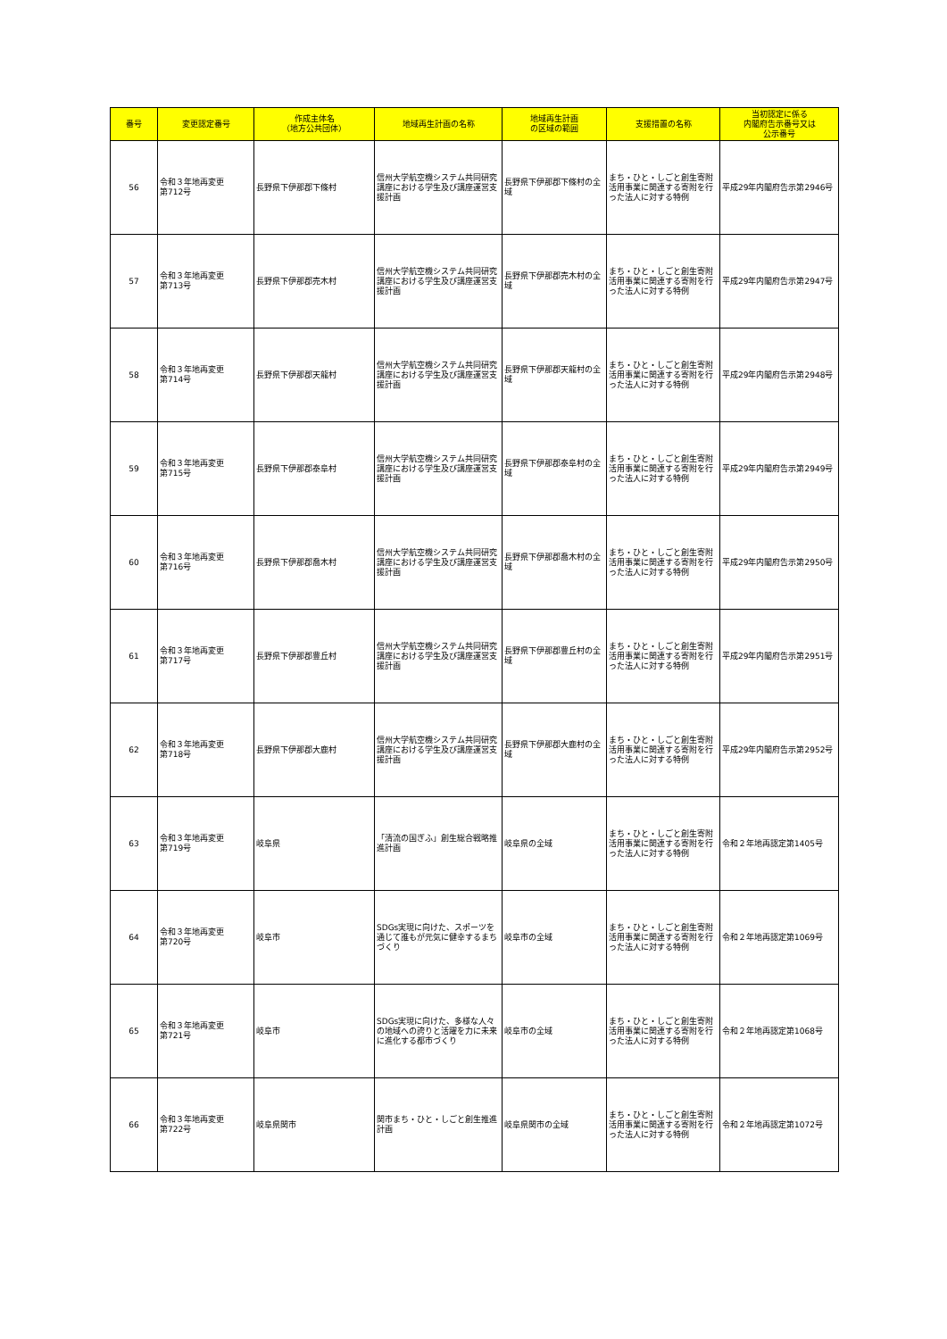| 番号 | 変更認定番号 | 作成主体名 （地方公共団体） | 地域再生計画の名称 | 地域再生計画 の区域の範囲 | 支援措置の名称 | 当初認定に係る 内閣府告示番号又は 公示番号 |
| --- | --- | --- | --- | --- | --- | --- |
| 56 | 令和３年地再変更 第712号 | 長野県下伊那郡下條村 | 信州大学航空機システム共同研究講座における学生及び講座運営支援計画 | 長野県下伊那郡下條村の全域 | まち・ひと・しごと創生寄附活用事業に関連する寄附を行った法人に対する特例 | 平成29年内閣府告示第2946号 |
| 57 | 令和３年地再変更 第713号 | 長野県下伊那郡売木村 | 信州大学航空機システム共同研究講座における学生及び講座運営支援計画 | 長野県下伊那郡売木村の全域 | まち・ひと・しごと創生寄附活用事業に関連する寄附を行った法人に対する特例 | 平成29年内閣府告示第2947号 |
| 58 | 令和３年地再変更 第714号 | 長野県下伊那郡天龍村 | 信州大学航空機システム共同研究講座における学生及び講座運営支援計画 | 長野県下伊那郡天龍村の全域 | まち・ひと・しごと創生寄附活用事業に関連する寄附を行った法人に対する特例 | 平成29年内閣府告示第2948号 |
| 59 | 令和３年地再変更 第715号 | 長野県下伊那郡泰阜村 | 信州大学航空機システム共同研究講座における学生及び講座運営支援計画 | 長野県下伊那郡泰阜村の全域 | まち・ひと・しごと創生寄附活用事業に関連する寄附を行った法人に対する特例 | 平成29年内閣府告示第2949号 |
| 60 | 令和３年地再変更 第716号 | 長野県下伊那郡喬木村 | 信州大学航空機システム共同研究講座における学生及び講座運営支援計画 | 長野県下伊那郡喬木村の全域 | まち・ひと・しごと創生寄附活用事業に関連する寄附を行った法人に対する特例 | 平成29年内閣府告示第2950号 |
| 61 | 令和３年地再変更 第717号 | 長野県下伊那郡豊丘村 | 信州大学航空機システム共同研究講座における学生及び講座運営支援計画 | 長野県下伊那郡豊丘村の全域 | まち・ひと・しごと創生寄附活用事業に関連する寄附を行った法人に対する特例 | 平成29年内閣府告示第2951号 |
| 62 | 令和３年地再変更 第718号 | 長野県下伊那郡大鹿村 | 信州大学航空機システム共同研究講座における学生及び講座運営支援計画 | 長野県下伊那郡大鹿村の全域 | まち・ひと・しごと創生寄附活用事業に関連する寄附を行った法人に対する特例 | 平成29年内閣府告示第2952号 |
| 63 | 令和３年地再変更 第719号 | 岐阜県 | 「清流の国ぎふ」創生総合戦略推進計画 | 岐阜県の全域 | まち・ひと・しごと創生寄附活用事業に関連する寄附を行った法人に対する特例 | 令和２年地再認定第1405号 |
| 64 | 令和３年地再変更 第720号 | 岐阜市 | SDGs実現に向けた、スポーツを通じて誰もが元気に健幸するまちづくり | 岐阜市の全域 | まち・ひと・しごと創生寄附活用事業に関連する寄附を行った法人に対する特例 | 令和２年地再認定第1069号 |
| 65 | 令和３年地再変更 第721号 | 岐阜市 | SDGs実現に向けた、多様な人々の地域への誇りと活躍を力に未来に進化する都市づくり | 岐阜市の全域 | まち・ひと・しごと創生寄附活用事業に関連する寄附を行った法人に対する特例 | 令和２年地再認定第1068号 |
| 66 | 令和３年地再変更 第722号 | 岐阜県関市 | 関市まち・ひと・しごと創生推進計画 | 岐阜県関市の全域 | まち・ひと・しごと創生寄附活用事業に関連する寄附を行った法人に対する特例 | 令和２年地再認定第1072号 |